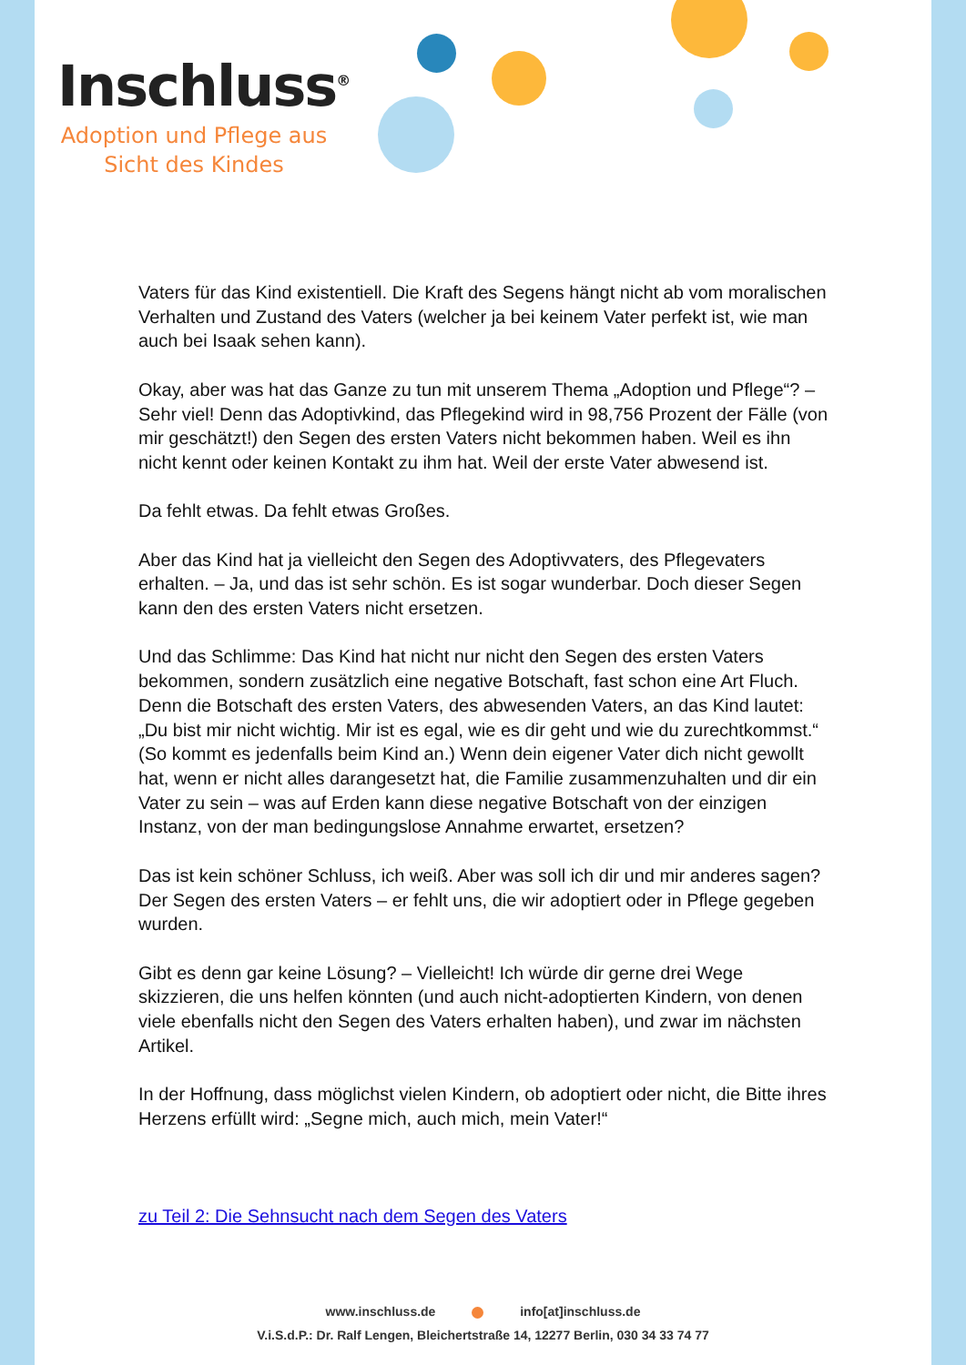Inschluss<sup>®</sup>
Adoption und Pflege aus Sicht des Kindes
Vaters für das Kind existentiell. Die Kraft des Segens hängt nicht ab vom moralischen Verhalten und Zustand des Vaters (welcher ja bei keinem Vater perfekt ist, wie man auch bei Isaak sehen kann).
Okay, aber was hat das Ganze zu tun mit unserem Thema „Adoption und Pflege“? – Sehr viel! Denn das Adoptivkind, das Pflegekind wird in 98,756 Prozent der Fälle (von mir geschätzt!) den Segen des ersten Vaters nicht bekommen haben. Weil es ihn nicht kennt oder keinen Kontakt zu ihm hat. Weil der erste Vater abwesend ist.
Da fehlt etwas. Da fehlt etwas Großes.
Aber das Kind hat ja vielleicht den Segen des Adoptivvaters, des Pflegevaters erhalten. – Ja, und das ist sehr schön. Es ist sogar wunderbar. Doch dieser Segen kann den des ersten Vaters nicht ersetzen.
Und das Schlimme: Das Kind hat nicht nur nicht den Segen des ersten Vaters bekommen, sondern zusätzlich eine negative Botschaft, fast schon eine Art Fluch. Denn die Botschaft des ersten Vaters, des abwesenden Vaters, an das Kind lautet: „Du bist mir nicht wichtig. Mir ist es egal, wie es dir geht und wie du zurechtkommst.“ (So kommt es jedenfalls beim Kind an.) Wenn dein eigener Vater dich nicht gewollt hat, wenn er nicht alles darangesetzt hat, die Familie zusammenzuhalten und dir ein Vater zu sein – was auf Erden kann diese negative Botschaft von der einzigen Instanz, von der man bedingungslose Annahme erwartet, ersetzen?
Das ist kein schöner Schluss, ich weiß. Aber was soll ich dir und mir anderes sagen? Der Segen des ersten Vaters – er fehlt uns, die wir adoptiert oder in Pflege gegeben wurden.
Gibt es denn gar keine Lösung? – Vielleicht! Ich würde dir gerne drei Wege skizzieren, die uns helfen könnten (und auch nicht-adoptierten Kindern, von denen viele ebenfalls nicht den Segen des Vaters erhalten haben), und zwar im nächsten Artikel.
In der Hoffnung, dass möglichst vielen Kindern, ob adoptiert oder nicht, die Bitte ihres Herzens erfüllt wird: „Segne mich, auch mich, mein Vater!“
zu Teil 2: Die Sehnsucht nach dem Segen des Vaters
www.inschluss.de info[at]inschluss.de
V.i.S.d.P.: Dr. Ralf Lengen, Bleichertstraße 14, 12277 Berlin, 030 34 33 74 77